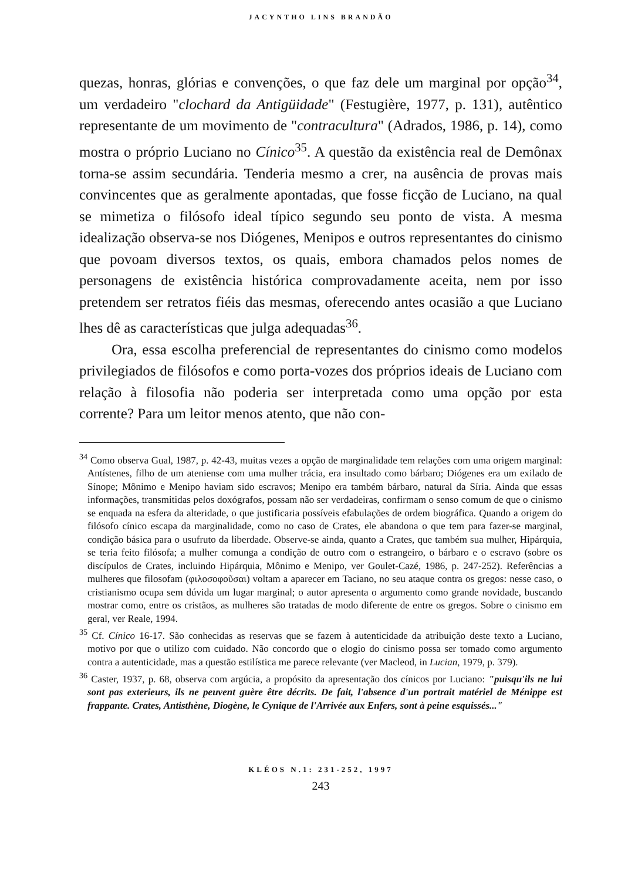JACYNTHO LINS BRANDÃO
quezas, honras, glórias e convenções, o que faz dele um marginal por opção<sup>34</sup>, um verdadeiro "clochard da Antigüidade" (Festugière, 1977, p. 131), autêntico representante de um movimento de "contracultura" (Adrados, 1986, p. 14), como mostra o próprio Luciano no Cínico<sup>35</sup>. A questão da existência real de Demônax torna-se assim secundária. Tenderia mesmo a crer, na ausência de provas mais convincentes que as geralmente apontadas, que fosse ficção de Luciano, na qual se mimetiza o filósofo ideal típico segundo seu ponto de vista. A mesma idealização observa-se nos Diógenes, Menipos e outros representantes do cinismo que povoam diversos textos, os quais, embora chamados pelos nomes de personagens de existência histórica comprovadamente aceita, nem por isso pretendem ser retratos fiéis das mesmas, oferecendo antes ocasião a que Luciano lhes dê as características que julga adequadas<sup>36</sup>.
Ora, essa escolha preferencial de representantes do cinismo como modelos privilegiados de filósofos e como porta-vozes dos próprios ideais de Luciano com relação à filosofia não poderia ser interpretada como uma opção por esta corrente? Para um leitor menos atento, que não con-
<sup>34</sup> Como observa Gual, 1987, p. 42-43, muitas vezes a opção de marginalidade tem relações com uma origem marginal: Antístenes, filho de um ateniense com uma mulher trácia, era insultado como bárbaro; Diógenes era um exilado de Sínope; Mônimo e Menipo haviam sido escravos; Menipo era também bárbaro, natural da Síria. Ainda que essas informações, transmitidas pelos doxógrafos, possam não ser verdadeiras, confirmam o senso comum de que o cinismo se enquada na esfera da alteridade, o que justificaria possíveis efabulações de ordem biográfica. Quando a origem do filósofo cínico escapa da marginalidade, como no caso de Crates, ele abandona o que tem para fazer-se marginal, condição básica para o usufruto da liberdade. Observe-se ainda, quanto a Crates, que também sua mulher, Hipárquia, se teria feito filósofa; a mulher comunga a condição de outro com o estrangeiro, o bárbaro e o escravo (sobre os discípulos de Crates, incluindo Hipárquia, Mônimo e Menipo, ver Goulet-Cazé, 1986, p. 247-252). Referências a mulheres que filosofam (φιλοσοφοῦσαι) voltam a aparecer em Taciano, no seu ataque contra os gregos: nesse caso, o cristianismo ocupa sem dúvida um lugar marginal; o autor apresenta o argumento como grande novidade, buscando mostrar como, entre os cristãos, as mulheres são tratadas de modo diferente de entre os gregos. Sobre o cinismo em geral, ver Reale, 1994.
<sup>35</sup> Cf. Cínico 16-17. São conhecidas as reservas que se fazem à autenticidade da atribuição deste texto a Luciano, motivo por que o utilizo com cuidado. Não concordo que o elogio do cinismo possa ser tomado como argumento contra a autenticidade, mas a questão estilística me parece relevante (ver Macleod, in Lucian, 1979, p. 379).
<sup>36</sup> Caster, 1937, p. 68, observa com argúcia, a propósito da apresentação dos cínicos por Luciano: "puisqu'ils ne lui sont pas exterieurs, ils ne peuvent guère être décrits. De fait, l'absence d'un portrait matériel de Ménippe est frappante. Crates, Antisthène, Diogène, le Cynique de l'Arrivée aux Enfers, sont à peine esquissés..."
KLÉOS N.1: 231-252, 1997
243